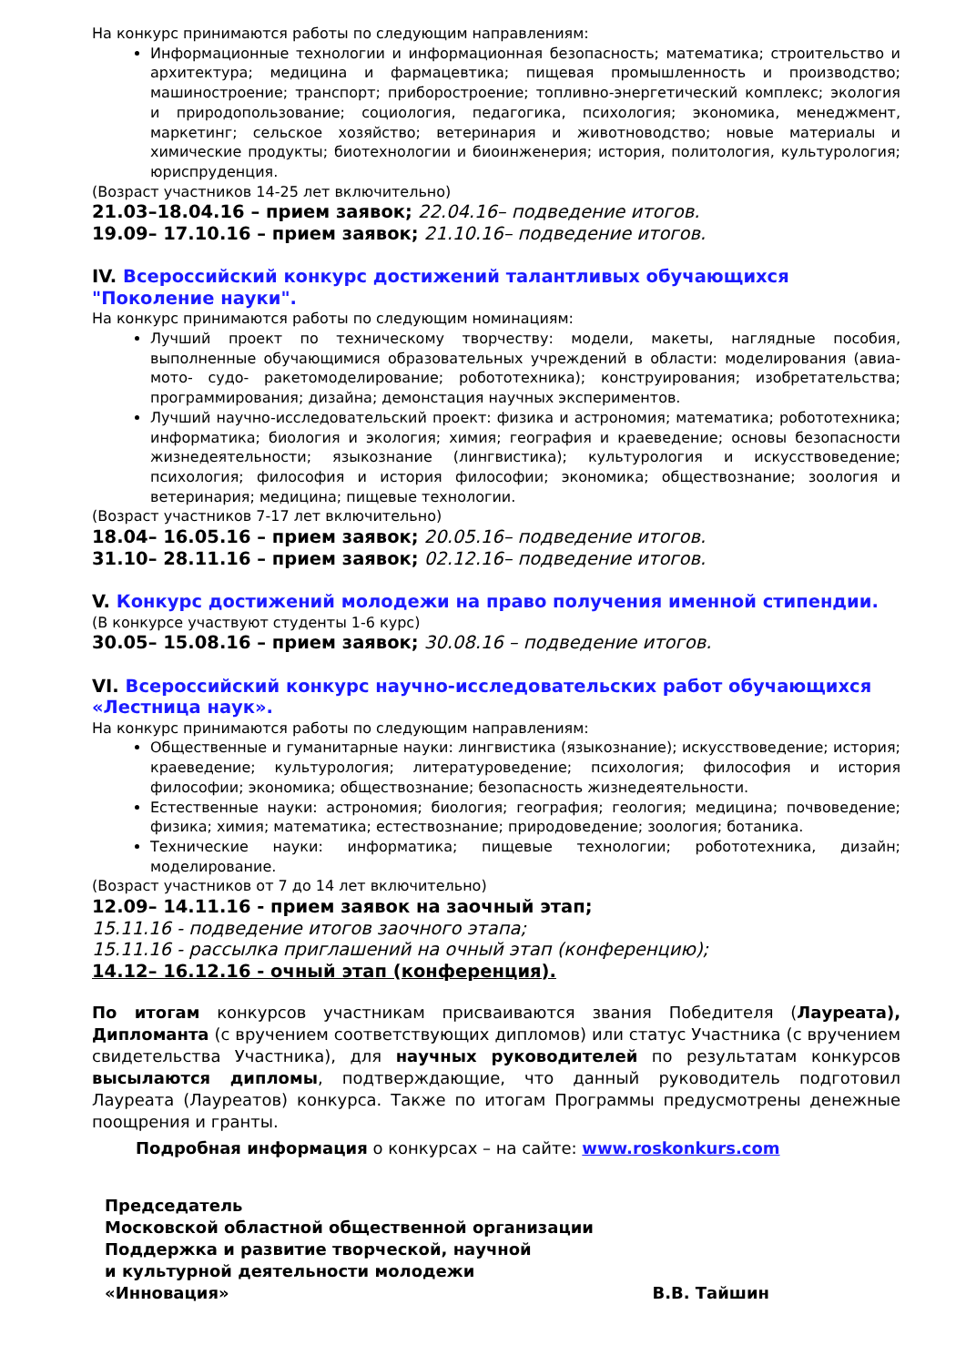На конкурс принимаются работы по следующим направлениям:
Информационные технологии и информационная безопасность; математика; строительство и архитектура; медицина и фармацевтика; пищевая промышленность и производство; машиностроение; транспорт; приборостроение; топливно-энергетический комплекс; экология и природопользование; социология, педагогика, психология; экономика, менеджмент, маркетинг; сельское хозяйство; ветеринария и животноводство; новые материалы и химические продукты; биотехнологии и биоинженерия; история, политология, культурология; юриспруденция.
(Возраст участников 14-25 лет включительно)
21.03–18.04.16 – прием заявок; 22.04.16– подведение итогов.
19.09– 17.10.16 – прием заявок; 21.10.16– подведение итогов.
IV. Всероссийский конкурс достижений талантливых обучающихся "Поколение науки".
На конкурс принимаются работы по следующим номинациям:
Лучший проект по техническому творчеству: модели, макеты, наглядные пособия, выполненные обучающимися образовательных учреждений в области: моделирования (авиа- мото- судо- ракетомоделирование; робототехника); конструирования; изобретательства; программирования; дизайна; демонстация научных экспериментов.
Лучший научно-исследовательский проект: физика и астрономия; математика; робототехника; информатика; биология и экология; химия; география и краеведение; основы безопасности жизнедеятельности; языкознание (лингвистика); культурология и искусствоведение; психология; философия и история философии; экономика; обществознание; зоология и ветеринария; медицина; пищевые технологии.
(Возраст участников 7-17 лет включительно)
18.04– 16.05.16 – прием заявок; 20.05.16– подведение итогов.
31.10– 28.11.16 – прием заявок; 02.12.16– подведение итогов.
V. Конкурс достижений молодежи на право получения именной стипендии.
(В конкурсе участвуют студенты 1-6 курс)
30.05– 15.08.16 – прием заявок; 30.08.16 – подведение итогов.
VI. Всероссийский конкурс научно-исследовательских работ обучающихся «Лестница наук».
На конкурс принимаются работы по следующим направлениям:
Общественные и гуманитарные науки: лингвистика (языкознание); искусствоведение; история; краеведение; культурология; литературоведение; психология; философия и история философии; экономика; обществознание; безопасность жизнедеятельности.
Естественные науки: астрономия; биология; география; геология; медицина; почвоведение; физика; химия; математика; естествознание; природоведение; зоология; ботаника.
Технические науки: информатика; пищевые технологии; робототехника, дизайн; моделирование.
(Возраст участников от 7 до 14 лет включительно)
12.09– 14.11.16 - прием заявок на заочный этап;
15.11.16 - подведение итогов заочного этапа;
15.11.16 - рассылка приглашений на очный этап (конференцию);
14.12– 16.12.16 - очный этап (конференция).
По итогам конкурсов участникам присваиваются звания Победителя (Лауреата), Дипломанта (с вручением соответствующих дипломов) или статус Участника (с вручением свидетельства Участника), для научных руководителей по результатам конкурсов высылаются дипломы, подтверждающие, что данный руководитель подготовил Лауреата (Лауреатов) конкурса. Также по итогам Программы предусмотрены денежные поощрения и гранты.
Подробная информация о конкурсах – на сайте: www.roskonkurs.com
Председатель
Московской областной общественной организации
Поддержка и развитие творческой, научной
и культурной деятельности молодежи
«Инновация» В.В. Тайшин